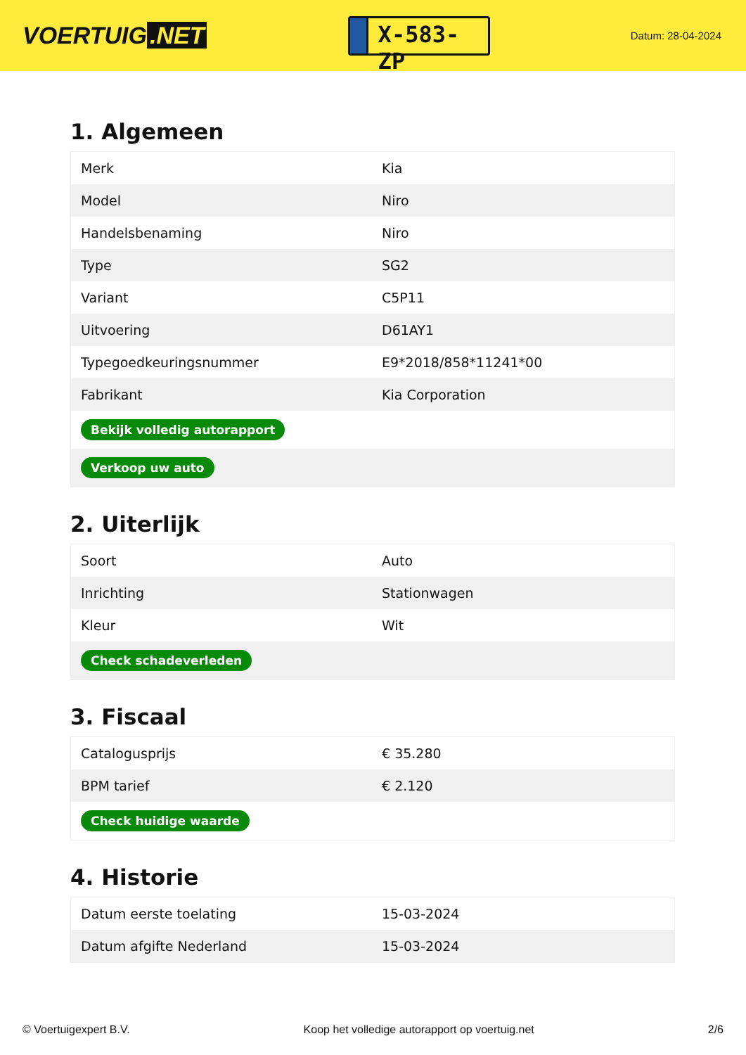VOERTUIG.NET
X-583-ZP
Datum: 28-04-2024
1. Algemeen
| Merk | Kia |
| Model | Niro |
| Handelsbenaming | Niro |
| Type | SG2 |
| Variant | C5P11 |
| Uitvoering | D61AY1 |
| Typegoedkeuringsnummer | E9*2018/858*11241*00 |
| Fabrikant | Kia Corporation |
| Bekijk volledig autorapport | |
| Verkoop uw auto | |
2. Uiterlijk
| Soort | Auto |
| Inrichting | Stationwagen |
| Kleur | Wit |
| Check schadeverleden | |
3. Fiscaal
| Catalogusprijs | € 35.280 |
| BPM tarief | € 2.120 |
| Check huidige waarde | |
4. Historie
| Datum eerste toelating | 15-03-2024 |
| Datum afgifte Nederland | 15-03-2024 |
© Voertuigexpert B.V. Koop het volledige autorapport op voertuig.net 2/6